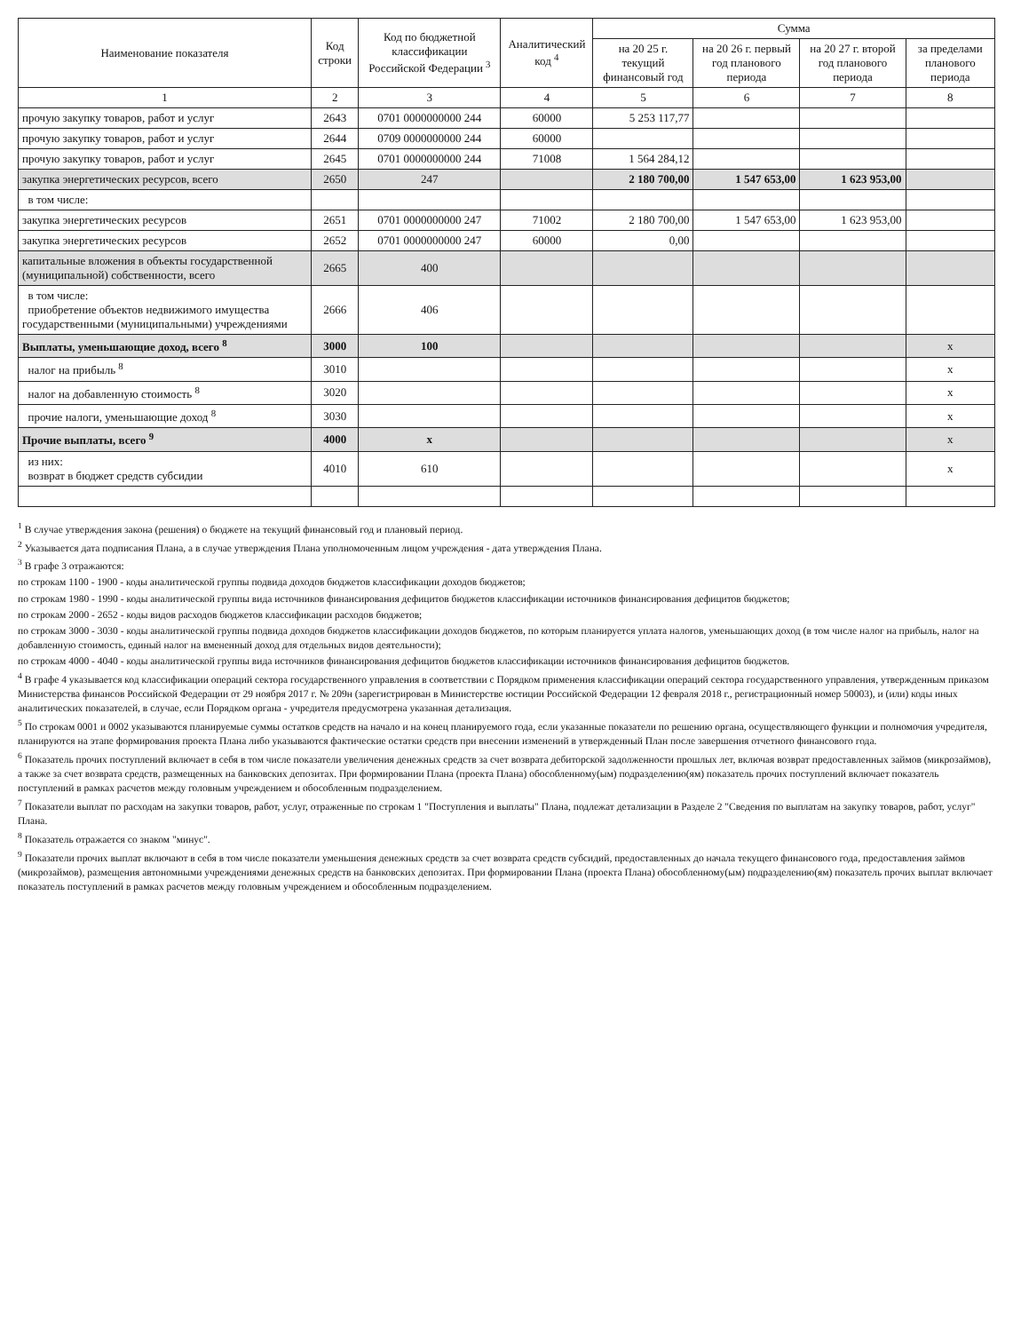| Наименование показателя | Код строки | Код по бюджетной классификации Российской Федерации <sup>3</sup> | Аналитический код <sup>4</sup> | Сумма | | | |
| --- | --- | --- | --- | --- | --- | --- | --- |
| | | | | на 20 25 г. текущий финансовый год | на 20 26 г. первый год планового периода | на 20 27 г. второй год планового периода | за пределами планового периода |
| 1 | 2 | 3 | 4 | 5 | 6 | 7 | 8 |
| прочую закупку товаров, работ и услуг | 2643 | 0701 0000000000 244 | 60000 | 5 253 117,77 | | | |
| прочую закупку товаров, работ и услуг | 2644 | 0709 0000000000 244 | 60000 | | | | |
| прочую закупку товаров, работ и услуг | 2645 | 0701 0000000000 244 | 71008 | 1 564 284,12 | | | |
| закупка энергетических ресурсов, всего | 2650 | 247 | | 2 180 700,00 | 1 547 653,00 | 1 623 953,00 | |
| в том числе: | | | | | | | |
| закупка энергетических ресурсов | 2651 | 0701 0000000000 247 | 71002 | 2 180 700,00 | 1 547 653,00 | 1 623 953,00 | |
| закупка энергетических ресурсов | 2652 | 0701 0000000000 247 | 60000 | 0,00 | | | |
| капитальные вложения в объекты государственной (муниципальной) собственности, всего | 2665 | 400 | | | | | |
| в том числе: приобретение объектов недвижимого имущества государственными (муниципальными) учреждениями | 2666 | 406 | | | | | |
| Выплаты, уменьшающие доход, всего <sup>8</sup> | 3000 | 100 | | | | | x |
| налог на прибыль <sup>8</sup> | 3010 | | | | | | x |
| налог на добавленную стоимость <sup>8</sup> | 3020 | | | | | | x |
| прочие налоги, уменьшающие доход <sup>8</sup> | 3030 | | | | | | x |
| Прочие выплаты, всего <sup>9</sup> | 4000 | x | | | | | x |
| из них: возврат в бюджет средств субсидии | 4010 | 610 | | | | | x |
<sup>1</sup> В случае утверждения закона (решения) о бюджете на текущий финансовый год и плановый период.
<sup>2</sup> Указывается дата подписания Плана, а в случае утверждения Плана уполномоченным лицом учреждения - дата утверждения Плана.
<sup>3</sup> В графе 3 отражаются:
по строкам 1100 - 1900 - коды аналитической группы подвида доходов бюджетов классификации доходов бюджетов;
по строкам 1980 - 1990 - коды аналитической группы вида источников финансирования дефицитов бюджетов классификации источников финансирования дефицитов бюджетов;
по строкам 2000 - 2652 - коды видов расходов бюджетов классификации расходов бюджетов;
по строкам 3000 - 3030 - коды аналитической группы подвида доходов бюджетов классификации доходов бюджетов, по которым планируется уплата налогов, уменьшающих доход (в том числе налог на прибыль, налог на добавленную стоимость, единый налог на вмененный доход для отдельных видов деятельности);
по строкам 4000 - 4040 - коды аналитической группы вида источников финансирования дефицитов бюджетов классификации источников финансирования дефицитов бюджетов.
<sup>4</sup> В графе 4 указывается код классификации операций сектора государственного управления в соответствии с Порядком применения классификации операций сектора государственного управления, утвержденным приказом Министерства финансов Российской Федерации от 29 ноября 2017 г. № 209н (зарегистрирован в Министерстве юстиции Российской Федерации 12 февраля 2018 г., регистрационный номер 50003), и (или) коды иных аналитических показателей, в случае, если Порядком органа - учредителя предусмотрена указанная детализация.
<sup>5</sup> По строкам 0001 и 0002 указываются планируемые суммы остатков средств на начало и на конец планируемого года, если указанные показатели по решению органа, осуществляющего функции и полномочия учредителя, планируются на этапе формирования проекта Плана либо указываются фактические остатки средств при внесении изменений в утвержденный План после завершения отчетного финансового года.
<sup>6</sup> Показатель прочих поступлений включает в себя в том числе показатели увеличения денежных средств за счет возврата дебиторской задолженности прошлых лет, включая возврат предоставленных займов (микрозаймов), а также за счет возврата средств, размещенных на банковских депозитах. При формировании Плана (проекта Плана) обособленному(ым) подразделению(ям) показатель прочих поступлений включает показатель поступлений в рамках расчетов между головным учреждением и обособленным подразделением.
<sup>7</sup> Показатели выплат по расходам на закупки товаров, работ, услуг, отраженные по строкам 1 "Поступления и выплаты" Плана, подлежат детализации в Разделе 2 "Сведения по выплатам на закупку товаров, работ, услуг" Плана.
<sup>8</sup> Показатель отражается со знаком "минус".
<sup>9</sup> Показатели прочих выплат включают в себя в том числе показатели уменьшения денежных средств за счет возврата средств субсидий, предоставленных до начала текущего финансового года, предоставления займов (микрозаймов), размещения автономными учреждениями денежных средств на банковских депозитах. При формировании Плана (проекта Плана) обособленному(ым) подразделению(ям) показатель прочих выплат включает показатель поступлений в рамках расчетов между головным учреждением и обособленным подразделением.